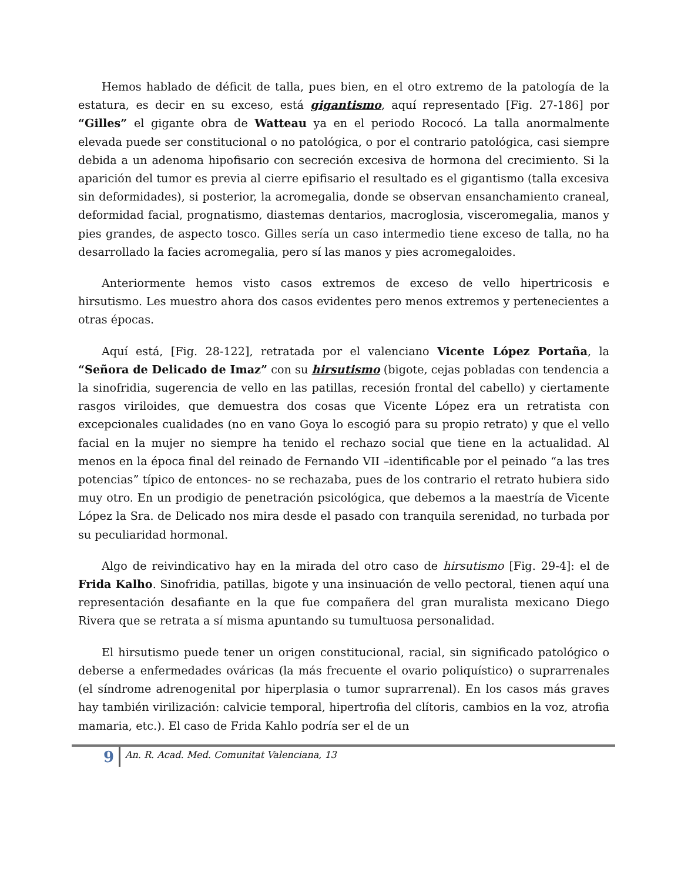Hemos hablado de déficit de talla, pues bien, en el otro extremo de la patología de la estatura, es decir en su exceso, está gigantismo, aquí representado [Fig. 27-186] por “Gilles” el gigante obra de Watteau ya en el periodo Rococó. La talla anormalmente elevada puede ser constitucional o no patológica, o por el contrario patológica, casi siempre debida a un adenoma hipofisario con secreción excesiva de hormona del crecimiento. Si la aparición del tumor es previa al cierre epifisario el resultado es el gigantismo (talla excesiva sin deformidades), si posterior, la acromegalia, donde se observan ensanchamiento craneal, deformidad facial, prognatismo, diastemas dentarios, macroglosia, visceromegalia, manos y pies grandes, de aspecto tosco. Gilles sería un caso intermedio tiene exceso de talla, no ha desarrollado la facies acromegalia, pero sí las manos y pies acromegaloides.
Anteriormente hemos visto casos extremos de exceso de vello hipertricosis e hirsutismo. Les muestro ahora dos casos evidentes pero menos extremos y pertenecientes a otras épocas.
Aquí está, [Fig. 28-122], retratada por el valenciano Vicente López Portaña, la “Señora de Delicado de Imaz” con su hirsutismo (bigote, cejas pobladas con tendencia a la sinofridia, sugerencia de vello en las patillas, recesión frontal del cabello) y ciertamente rasgos viriloides, que demuestra dos cosas que Vicente López era un retratista con excepcionales cualidades (no en vano Goya lo escogió para su propio retrato) y que el vello facial en la mujer no siempre ha tenido el rechazo social que tiene en la actualidad. Al menos en la época final del reinado de Fernando VII –identificable por el peinado “a las tres potencias” típico de entonces- no se rechazaba, pues de los contrario el retrato hubiera sido muy otro. En un prodigio de penetración psicológica, que debemos a la maestría de Vicente López la Sra. de Delicado nos mira desde el pasado con tranquila serenidad, no turbada por su peculiaridad hormonal.
Algo de reivindicativo hay en la mirada del otro caso de hirsutismo [Fig. 29-4]: el de Frida Kalho. Sinofridia, patillas, bigote y una insinuación de vello pectoral, tienen aquí una representación desafiante en la que fue compañera del gran muralista mexicano Diego Rivera que se retrata a sí misma apuntando su tumultuosa personalidad.
El hirsutismo puede tener un origen constitucional, racial, sin significado patológico o deberse a enfermedades ováricas (la más frecuente el ovario poliquístico) o suprarrenales (el síndrome adrenogenital por hiperplasia o tumor suprarrenal). En los casos más graves hay también virilización: calvicie temporal, hipertrofia del clítoris, cambios en la voz, atrofia mamaria, etc.). El caso de Frida Kahlo podría ser el de un
9
An. R. Acad. Med. Comunitat Valenciana, 13